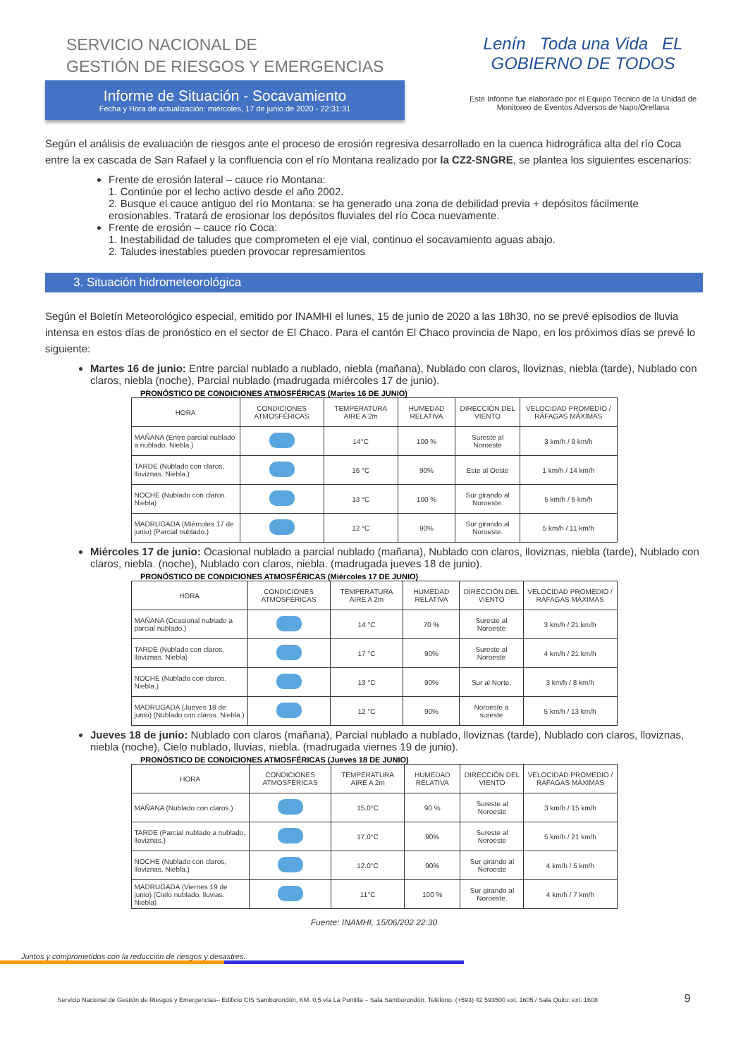SERVICIO NACIONAL DE
GESTIÓN DE RIESGOS Y EMERGENCIAS
Informe de Situación - Socavamiento
Fecha y Hora de actualización: miércoles, 17 de junio de 2020 - 22:31:31
Lenín Toda una Vida EL GOBIERNO DE TODOS
Este Informe fue elaborado por el Equipo Técnico de la Unidad de Monitoreo de Eventos Adversos de Napo/Orellana
Según el análisis de evaluación de riesgos ante el proceso de erosión regresiva desarrollado en la cuenca hidrográfica alta del río Coca entre la ex cascada de San Rafael y la confluencia con el río Montana realizado por la CZ2-SNGRE, se plantea los siguientes escenarios:
Frente de erosión lateral – cauce río Montana:
1. Continúe por el lecho activo desde el año 2002.
2. Busque el cauce antiguo del río Montana: se ha generado una zona de debilidad previa + depósitos fácilmente erosionables. Tratará de erosionar los depósitos fluviales del río Coca nuevamente.
Frente de erosión – cauce río Coca:
1. Inestabilidad de taludes que comprometen el eje vial, continuo el socavamiento aguas abajo.
2. Taludes inestables pueden provocar represamientos
3. Situación hidrometeorológica
Según el Boletín Meteorológico especial, emitido por INAMHI el lunes, 15 de junio de 2020 a las 18h30, no se prevé episodios de lluvia intensa en estos días de pronóstico en el sector de El Chaco. Para el cantón El Chaco provincia de Napo, en los próximos días se prevé lo siguiente:
Martes 16 de junio: Entre parcial nublado a nublado, niebla (mañana), Nublado con claros, lloviznas, niebla (tarde), Nublado con claros, niebla (noche), Parcial nublado (madrugada miércoles 17 de junio).
PRONÓSTICO DE CONDICIONES ATMOSFÉRICAS (Martes 16 DE JUNIO)
| HORA | CONDICIONES ATMOSFÉRICAS | TEMPERATURA AIRE A 2m | HUMEDAD RELATIVA | DIRECCIÓN DEL VIENTO | VELOCIDAD PROMEDIO / RÁFAGAS MÁXIMAS |
| --- | --- | --- | --- | --- | --- |
| MAÑANA (Entre parcial nublado a nublado. Niebla.) | | 14°C | 100 % | Sureste al Noroeste | 3 km/h / 9 km/h |
| TARDE (Nublado con claros, lloviznas. Niebla.) | | 16 °C | 90% | Este al Oeste | 1 km/h / 14 km/h |
| NOCHE (Nublado con claros. Niebla) | | 13 °C | 100 % | Sur girando al Noroeste. | 5 km/h / 6 km/h |
| MADRUGADA (Miércoles 17 de junio) (Parcial nublado.) | | 12 °C | 90% | Sur girando al Noroeste. | 5 km/h / 11 km/h |
Miércoles 17 de junio: Ocasional nublado a parcial nublado (mañana), Nublado con claros, lloviznas, niebla (tarde), Nublado con claros, niebla. (noche), Nublado con claros, niebla. (madrugada jueves 18 de junio).
PRONÓSTICO DE CONDICIONES ATMOSFÉRICAS (Miércoles 17 DE JUNIO)
| HORA | CONDICIONES ATMOSFÉRICAS | TEMPERATURA AIRE A 2m | HUMEDAD RELATIVA | DIRECCIÓN DEL VIENTO | VELOCIDAD PROMEDIO / RÁFAGAS MÁXIMAS |
| --- | --- | --- | --- | --- | --- |
| MAÑANA (Ocasional nublado a parcial nublado.) | | 14 °C | 70 % | Sureste al Noroeste | 3 km/h / 21 km/h |
| TARDE (Nublado con claros, lloviznas. Niebla) | | 17 °C | 90% | Sureste al Noroeste | 4 km/h / 21 km/h |
| NOCHE (Nublado con claros. Niebla.) | | 13 °C | 90% | Sur al Norte. | 3 km/h / 8 km/h |
| MADRUGADA (Jueves 18 de junio) (Nublado con claros. Niebla.) | | 12 °C | 90% | Noroeste a sureste | 5 km/h / 13 km/h |
Jueves 18 de junio: Nublado con claros (mañana), Parcial nublado a nublado, lloviznas (tarde), Nublado con claros, lloviznas, niebla (noche), Cielo nublado, lluvias, niebla. (madrugada viernes 19 de junio).
PRONÓSTICO DE CONDICIONES ATMOSFÉRICAS (Jueves 18 DE JUNIO)
| HORA | CONDICIONES ATMOSFÉRICAS | TEMPERATURA AIRE A 2m | HUMEDAD RELATIVA | DIRECCIÓN DEL VIENTO | VELOCIDAD PROMEDIO / RÁFAGAS MÁXIMAS |
| --- | --- | --- | --- | --- | --- |
| MAÑANA (Nublado con claros.) | | 15.0°C | 90 % | Sureste al Noroeste | 3 km/h / 15 km/h |
| TARDE (Parcial nublado a nublado, lloviznas.) | | 17.0°C | 90% | Sureste al Noroeste | 5 km/h / 21 km/h |
| NOCHE (Nublado con claros, lloviznas, Niebla.) | | 12.0°C | 90% | Sur girando al Noroeste | 4 km/h / 5 km/h |
| MADRUGADA (Viernes 19 de junio) (Cielo nublado, lluvias. Niebla) | | 11°C | 100 % | Sur girando al Noroeste. | 4 km/h / 7 km/h |
Fuente: INAMHI, 15/06/202 22:30
Juntos y comprometidos con la reducción de riesgos y desastres.
Servicio Nacional de Gestión de Riesgos y Emergencias– Edificio CIS Samborondón, KM. 0,5 vía La Puntilla – Sala Samborondón. Teléfono: (+593) 42 593500 ext. 1605 / Sala Quito: ext. 1608 9